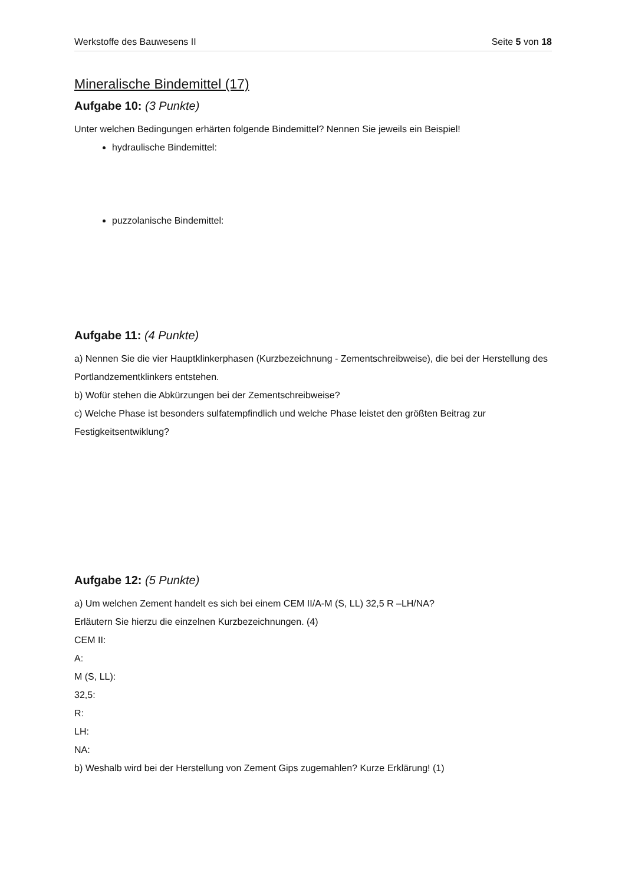Werkstoffe des Bauwesens II Seite 5 von 18
Mineralische Bindemittel (17)
Aufgabe 10: (3 Punkte)
Unter welchen Bedingungen erhärten folgende Bindemittel? Nennen Sie jeweils ein Beispiel!
hydraulische Bindemittel:
puzzolanische Bindemittel:
Aufgabe 11: (4 Punkte)
a) Nennen Sie die vier Hauptklinkerphasen (Kurzbezeichnung - Zementschreibweise), die bei der Herstellung des Portlandzementklinkers entstehen.
b) Wofür stehen die Abkürzungen bei der Zementschreibweise?
c) Welche Phase ist besonders sulfatempfindlich und welche Phase leistet den größten Beitrag zur Festigkeitsentwiklung?
Aufgabe 12: (5 Punkte)
a) Um welchen Zement handelt es sich bei einem CEM II/A-M (S, LL) 32,5 R –LH/NA?
Erläutern Sie hierzu die einzelnen Kurzbezeichnungen. (4)
CEM II:
A:
M (S, LL):
32,5:
R:
LH:
NA:
b) Weshalb wird bei der Herstellung von Zement Gips zugemahlen? Kurze Erklärung! (1)